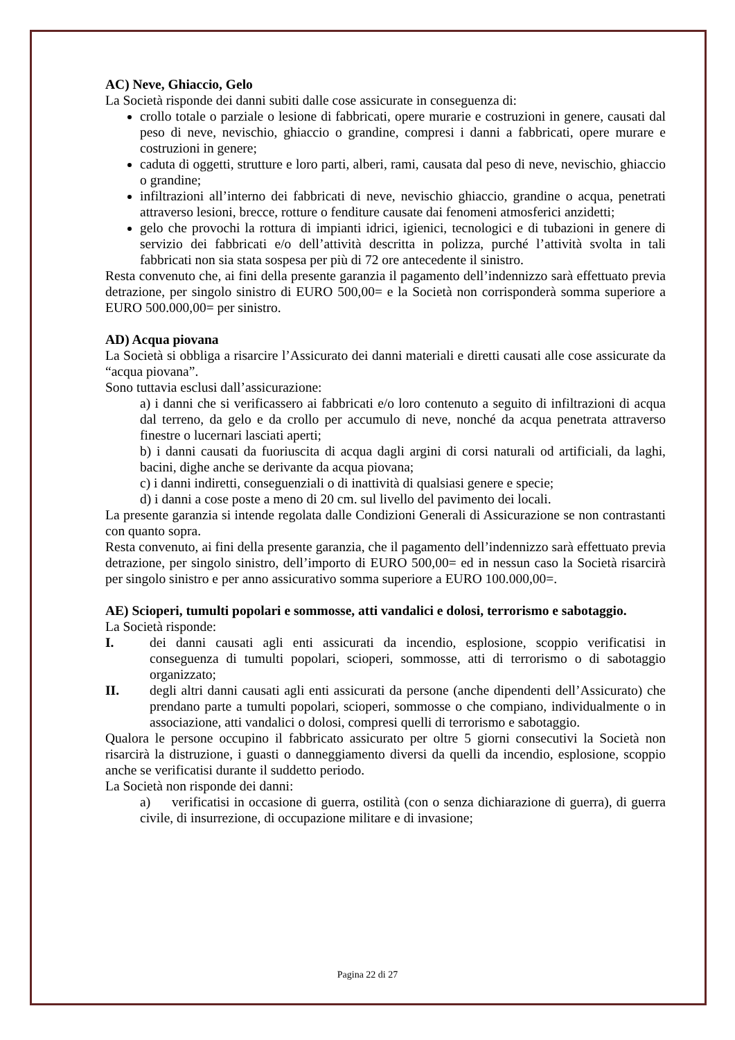AC) Neve, Ghiaccio, Gelo
La Società risponde dei danni subiti dalle cose assicurate in conseguenza di:
crollo totale o parziale o lesione di fabbricati, opere murarie e costruzioni in genere, causati dal peso di neve, nevischio, ghiaccio o grandine, compresi i danni a fabbricati, opere murare e costruzioni in genere;
caduta di oggetti, strutture e loro parti, alberi, rami, causata dal peso di neve, nevischio, ghiaccio o grandine;
infiltrazioni all’interno dei fabbricati di neve, nevischio ghiaccio, grandine o acqua, penetrati attraverso lesioni, brecce, rotture o fenditure causate dai fenomeni atmosferici anzidetti;
gelo che provochi la rottura di impianti idrici, igienici, tecnologici e di tubazioni in genere di servizio dei fabbricati e/o dell’attività descritta in polizza, purché l’attività svolta in tali fabbricati non sia stata sospesa per più di 72 ore antecedente il sinistro.
Resta convenuto che, ai fini della presente garanzia il pagamento dell’indennizzo sarà effettuato previa detrazione, per singolo sinistro di EURO 500,00= e la Società non corrisponderà somma superiore a EURO 500.000,00= per sinistro.
AD) Acqua piovana
La Società si obbliga a risarcire l’Assicurato dei danni materiali e diretti causati alle cose assicurate da “acqua piovana”.
Sono tuttavia esclusi dall’assicurazione:
a) i danni che si verificassero ai fabbricati e/o loro contenuto a seguito di infiltrazioni di acqua dal terreno, da gelo e da crollo per accumulo di neve, nonché da acqua penetrata attraverso finestre o lucernari lasciati aperti;
b) i danni causati da fuoriuscita di acqua dagli argini di corsi naturali od artificiali, da laghi, bacini, dighe anche se derivante da acqua piovana;
c) i danni indiretti, conseguenziali o di inattività di qualsiasi genere e specie;
d) i danni a cose poste a meno di 20 cm. sul livello del pavimento dei locali.
La presente garanzia si intende regolata dalle Condizioni Generali di Assicurazione se non contrastanti con quanto sopra.
Resta convenuto, ai fini della presente garanzia, che il pagamento dell’indennizzo sarà effettuato previa detrazione, per singolo sinistro, dell’importo di EURO 500,00= ed in nessun caso la Società risarcirà per singolo sinistro e per anno assicurativo somma superiore a EURO 100.000,00=.
AE) Scioperi, tumulti popolari e sommosse, atti vandalici e dolosi, terrorismo e sabotaggio.
La Società risponde:
I. dei danni causati agli enti assicurati da incendio, esplosione, scoppio verificatisi in conseguenza di tumulti popolari, scioperi, sommosse, atti di terrorismo o di sabotaggio organizzato;
II. degli altri danni causati agli enti assicurati da persone (anche dipendenti dell’Assicurato) che prendano parte a tumulti popolari, scioperi, sommosse o che compiano, individualmente o in associazione, atti vandalici o dolosi, compresi quelli di terrorismo e sabotaggio.
Qualora le persone occupino il fabbricato assicurato per oltre 5 giorni consecutivi la Società non risarcirà la distruzione, i guasti o danneggiamento diversi da quelli da incendio, esplosione, scoppio anche se verificatisi durante il suddetto periodo.
La Società non risponde dei danni:
a) verificatisi in occasione di guerra, ostilità (con o senza dichiarazione di guerra), di guerra civile, di insurrezione, di occupazione militare e di invasione;
Pagina 22 di 27